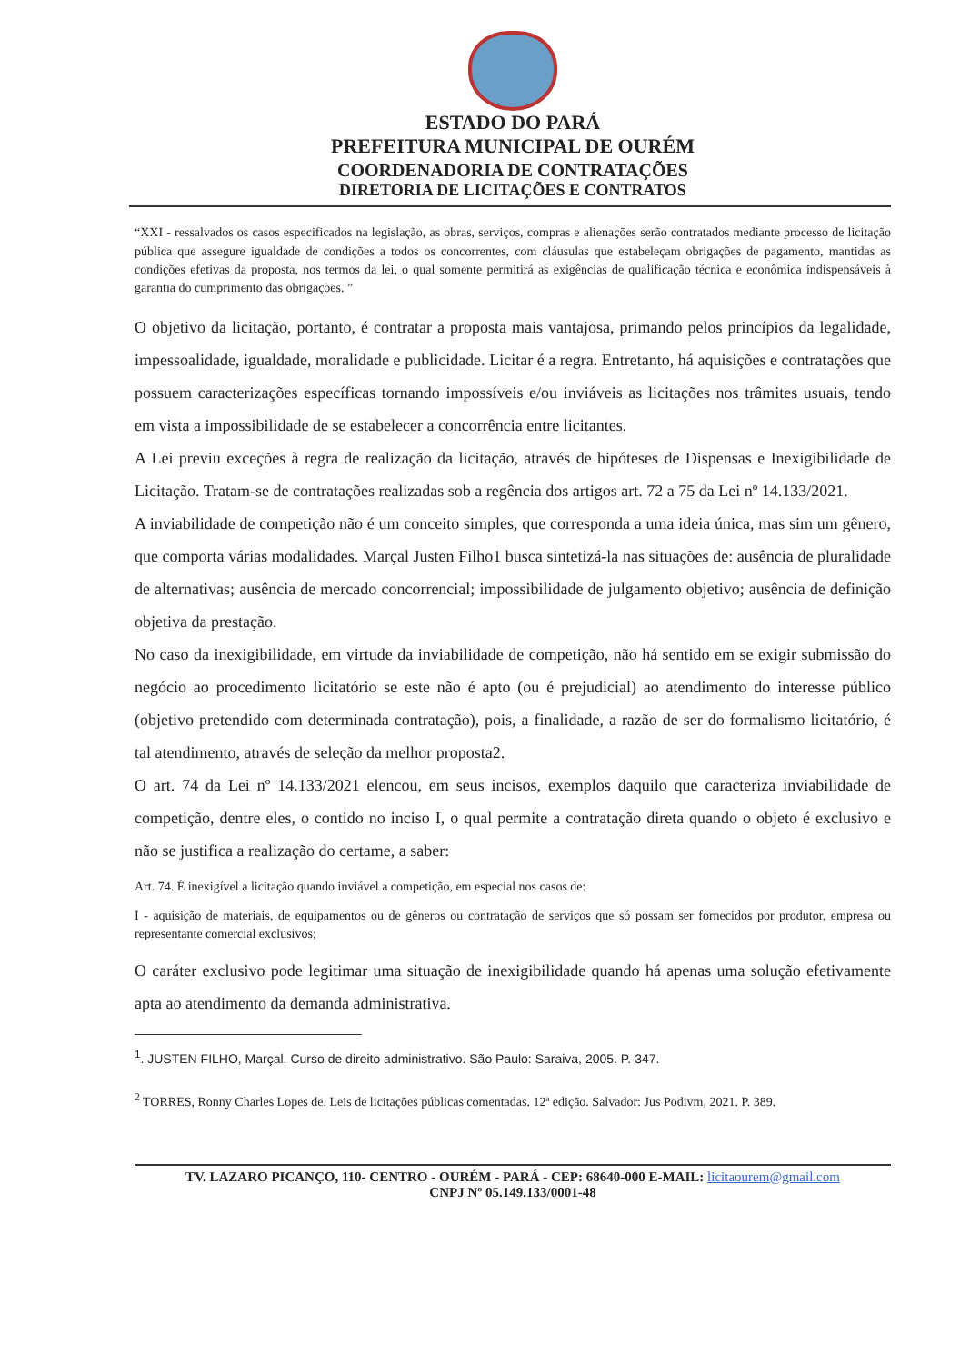ESTADO DO PARÁ
PREFEITURA MUNICIPAL DE OURÉM
COORDENADORIA DE CONTRATAÇÕES
DIRETORIA DE LICITAÇÕES E CONTRATOS
“XXI - ressalvados os casos especificados na legislação, as obras, serviços, compras e alienações serão contratados mediante processo de licitação pública que assegure igualdade de condições a todos os concorrentes, com cláusulas que estabeleçam obrigações de pagamento, mantidas as condições efetivas da proposta, nos termos da lei, o qual somente permitirá as exigências de qualificação técnica e econômica indispensáveis à garantia do cumprimento das obrigações. ”
O objetivo da licitação, portanto, é contratar a proposta mais vantajosa, primando pelos princípios da legalidade, impessoalidade, igualdade, moralidade e publicidade. Licitar é a regra. Entretanto, há aquisições e contratações que possuem caracterizações específicas tornando impossíveis e/ou inviáveis as licitações nos trâmites usuais, tendo em vista a impossibilidade de se estabelecer a concorrência entre licitantes.
A Lei previu exceções à regra de realização da licitação, através de hipóteses de Dispensas e Inexigibilidade de Licitação. Tratam-se de contratações realizadas sob a regência dos artigos art. 72 a 75 da Lei nº 14.133/2021.
A inviabilidade de competição não é um conceito simples, que corresponda a uma ideia única, mas sim um gênero, que comporta várias modalidades. Marçal Justen Filho1 busca sintetizá-la nas situações de: ausência de pluralidade de alternativas; ausência de mercado concorrencial; impossibilidade de julgamento objetivo; ausência de definição objetiva da prestação.
No caso da inexigibilidade, em virtude da inviabilidade de competição, não há sentido em se exigir submissão do negócio ao procedimento licitatório se este não é apto (ou é prejudicial) ao atendimento do interesse público (objetivo pretendido com determinada contratação), pois, a finalidade, a razão de ser do formalismo licitatório, é tal atendimento, através de seleção da melhor proposta2.
O art. 74 da Lei nº 14.133/2021 elencou, em seus incisos, exemplos daquilo que caracteriza inviabilidade de competição, dentre eles, o contido no inciso I, o qual permite a contratação direta quando o objeto é exclusivo e não se justifica a realização do certame, a saber:
Art. 74. É inexigível a licitação quando inviável a competição, em especial nos casos de:
I - aquisição de materiais, de equipamentos ou de gêneros ou contratação de serviços que só possam ser fornecidos por produtor, empresa ou representante comercial exclusivos;
O caráter exclusivo pode legitimar uma situação de inexigibilidade quando há apenas uma solução efetivamente apta ao atendimento da demanda administrativa.
<sup>1</sup>. JUSTEN FILHO, Marçal. Curso de direito administrativo. São Paulo: Saraiva, 2005. P. 347.
<sup>2</sup> TORRES, Ronny Charles Lopes de. Leis de licitações públicas comentadas. 12ª edição. Salvador: Jus Podivm, 2021. P. 389.
TV. LAZARO PICANÇO, 110- CENTRO - OURÉM - PARÁ - CEP: 68640-000 E-MAIL: licitaourem@gmail.com
CNPJ Nº 05.149.133/0001-48